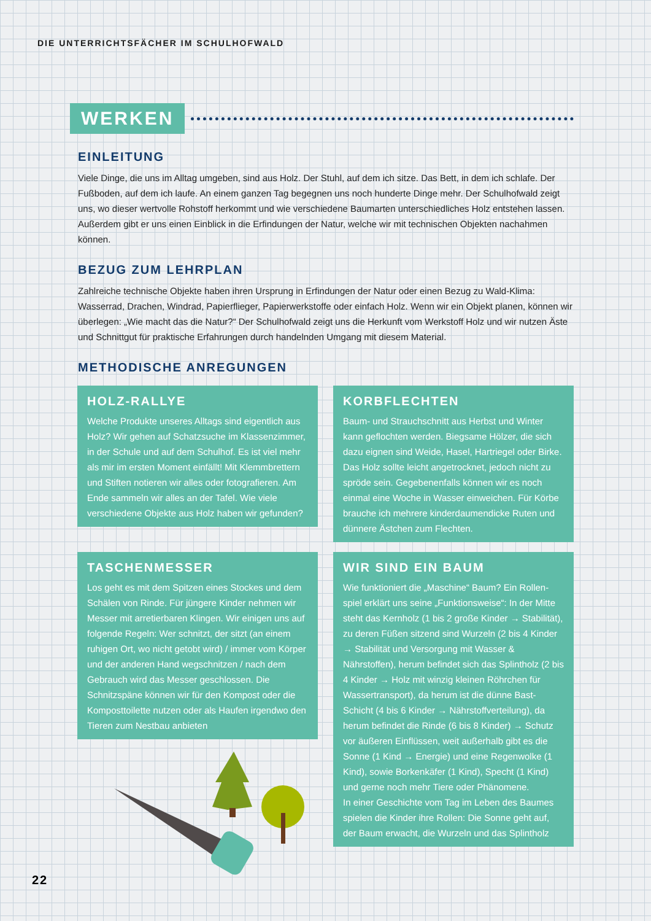DIE UNTERRICHTSFÄCHER IM SCHULHOFWALD
WERKEN
EINLEITUNG
Viele Dinge, die uns im Alltag umgeben, sind aus Holz. Der Stuhl, auf dem ich sitze. Das Bett, in dem ich schlafe. Der Fußboden, auf dem ich laufe. An einem ganzen Tag begegnen uns noch hunderte Dinge mehr. Der Schulhofwald zeigt uns, wo dieser wertvolle Rohstoff herkommt und wie verschiedene Baumarten unterschiedliches Holz entste­hen lassen. Außerdem gibt er uns einen Einblick in die Erfindungen der Natur, welche wir mit technischen Objekten nachahmen können.
BEZUG ZUM LEHRPLAN
Zahlreiche technische Objekte haben ihren Ursprung in Erfindungen der Natur oder einen Bezug zu Wald-Klima: Wasserrad, Drachen, Windrad, Papierflieger, Papierwerkstoffe oder einfach Holz. Wenn wir ein Objekt planen, kön­nen wir überlegen: „Wie macht das die Natur?“ Der Schulhofwald zeigt uns die Herkunft vom Werkstoff Holz und wir nutzen Äste und Schnittgut für praktische Erfahrungen durch handelnden Umgang mit diesem Material.
METHODISCHE ANREGUNGEN
HOLZ-RALLYE
Welche Produkte unseres Alltags sind eigentlich aus Holz? Wir gehen auf Schatzsuche im Klassenzim­mer, in der Schule und auf dem Schulhof. Es ist viel mehr als mir im ersten Moment einfällt! Mit Klemmbrettern und Stiften notieren wir alles oder fotografieren. Am Ende sammeln wir alles an der Tafel. Wie viele verschiedene Objekte aus Holz haben wir gefunden?
KORBFLECHTEN
Baum- und Strauchschnitt aus Herbst und Winter kann geflochten werden. Biegsame Hölzer, die sich dazu eignen sind Weide, Hasel, Hartriegel oder Birke. Das Holz sollte leicht angetrocknet, jedoch nicht zu spröde sein. Gegebenenfalls können wir es noch einmal eine Woche in Wasser einweichen. Für Körbe brauche ich mehrere kinderdaumendicke Ruten und dünnere Ästchen zum Flechten.
TASCHENMESSER
Los geht es mit dem Spitzen eines Stockes und dem Schälen von Rinde. Für jüngere Kinder nehmen wir Messer mit arretierbaren Klingen. Wir einigen uns auf folgende Regeln: Wer schnitzt, der sitzt (an einem ruhigen Ort, wo nicht getobt wird) / immer vom Körper und der anderen Hand wegschnitzen / nach dem Gebrauch wird das Messer geschlossen. Die Schnitzspäne können wir für den Kompost oder die Komposttoilette nutzen oder als Haufen irgend­wo den Tieren zum Nestbau anbieten
WIR SIND EIN BAUM
Wie funktioniert die „Maschine“ Baum? Ein Rollen­spiel erklärt uns seine „Funktionsweise“: In der Mit­te steht das Kernholz (1 bis 2 große Kinder → Sta­bilität), zu deren Füßen sitzend sind Wurzeln (2 bis 4 Kinder → Stabilität und Versorgung mit Wasser & Nährstoffen), herum befindet sich das Splintholz (2 bis 4 Kinder → Holz mit winzig kleinen Röhrchen für Wassertransport), da herum ist die dünne Bast-Schicht (4 bis 6 Kinder → Nährstoffverteilung), da herum befindet die Rinde (6 bis 8 Kinder) → Schutz vor äußeren Einflüssen, weit außerhalb gibt es die Sonne (1 Kind → Energie) und eine Regenwolke (1 Kind), sowie Borkenkäfer (1 Kind), Specht (1 Kind) und gerne noch mehr Tiere oder Phänomene.
In einer Geschichte vom Tag im Leben des Baumes spielen die Kinder ihre Rollen: Die Sonne geht auf, der Baum erwacht, die Wurzeln und das Splintholz
22